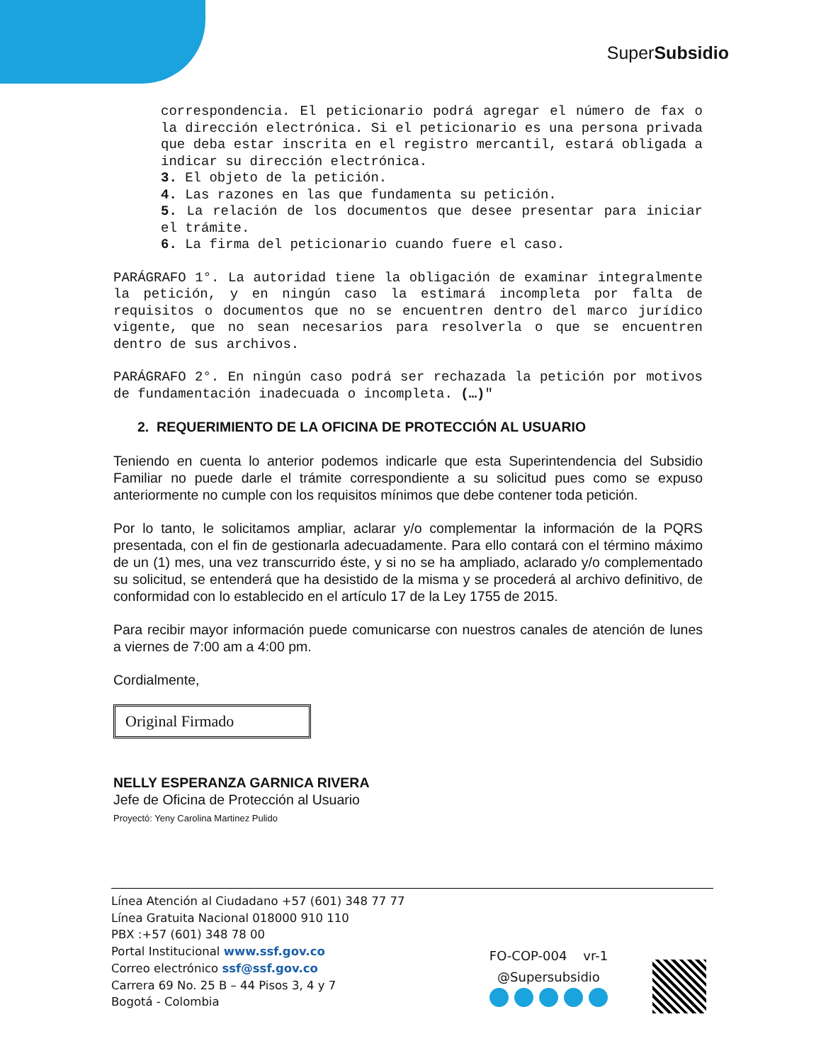SuperSubsidio
correspondencia. El peticionario podrá agregar el número de fax o la dirección electrónica. Si el peticionario es una persona privada que deba estar inscrita en el registro mercantil, estará obligada a indicar su dirección electrónica.
3. El objeto de la petición.
4. Las razones en las que fundamenta su petición.
5. La relación de los documentos que desee presentar para iniciar el trámite.
6. La firma del peticionario cuando fuere el caso.
PARÁGRAFO 1°. La autoridad tiene la obligación de examinar integralmente la petición, y en ningún caso la estimará incompleta por falta de requisitos o documentos que no se encuentren dentro del marco jurídico vigente, que no sean necesarios para resolverla o que se encuentren dentro de sus archivos.
PARÁGRAFO 2°. En ningún caso podrá ser rechazada la petición por motivos de fundamentación inadecuada o incompleta. (…)"
2. REQUERIMIENTO DE LA OFICINA DE PROTECCIÓN AL USUARIO
Teniendo en cuenta lo anterior podemos indicarle que esta Superintendencia del Subsidio Familiar no puede darle el trámite correspondiente a su solicitud pues como se expuso anteriormente no cumple con los requisitos mínimos que debe contener toda petición.
Por lo tanto, le solicitamos ampliar, aclarar y/o complementar la información de la PQRS presentada, con el fin de gestionarla adecuadamente. Para ello contará con el término máximo de un (1) mes, una vez transcurrido éste, y si no se ha ampliado, aclarado y/o complementado su solicitud, se entenderá que ha desistido de la misma y se procederá al archivo definitivo, de conformidad con lo establecido en el artículo 17 de la Ley 1755 de 2015.
Para recibir mayor información puede comunicarse con nuestros canales de atención de lunes a viernes de 7:00 am a 4:00 pm.
Cordialmente,
Original Firmado
NELLY ESPERANZA GARNICA RIVERA
Jefe de Oficina de Protección al Usuario
Proyectó: Yeny Carolina Martinez Pulido
Línea Atención al Ciudadano +57 (601) 348 77 77
Línea Gratuita Nacional 018000 910 110
PBX :+57 (601) 348 78 00
Portal Institucional www.ssf.gov.co
Correo electrónico ssf@ssf.gov.co
Carrera 69 No. 25 B – 44 Pisos 3, 4 y 7
Bogotá - Colombia
FO-COP-004 vr-1
@Supersubsidio